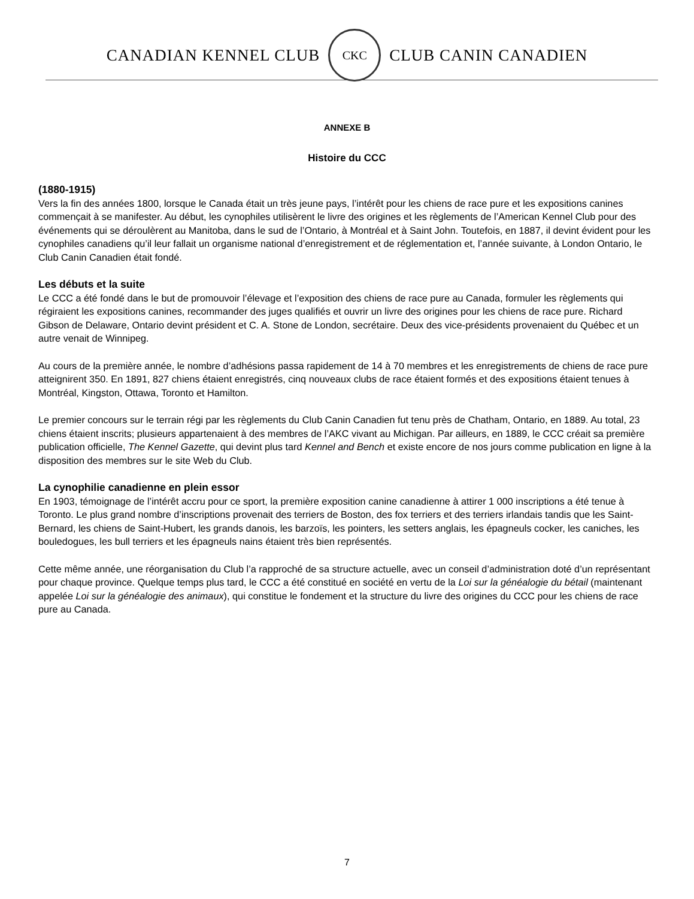CANADIAN KENNEL CLUB
CKC
CLUB CANIN CANADIEN
ANNEXE B
Histoire du CCC
(1880-1915)
Vers la fin des années 1800, lorsque le Canada était un très jeune pays, l’intérêt pour les chiens de race pure et les expositions canines commençait à se manifester. Au début, les cynophiles utilisèrent le livre des origines et les règlements de l’American Kennel Club pour des événements qui se déroulèrent au Manitoba, dans le sud de l’Ontario, à Montréal et à Saint John. Toutefois, en 1887, il devint évident pour les cynophiles canadiens qu’il leur fallait un organisme national d’enregistrement et de réglementation et, l’année suivante, à London Ontario, le Club Canin Canadien était fondé.
Les débuts et la suite
Le CCC a été fondé dans le but de promouvoir l’élevage et l’exposition des chiens de race pure au Canada, formuler les règlements qui régiraient les expositions canines, recommander des juges qualifiés et ouvrir un livre des origines pour les chiens de race pure. Richard Gibson de Delaware, Ontario devint président et C. A. Stone de London, secrétaire. Deux des vice-présidents provenaient du Québec et un autre venait de Winnipeg.
Au cours de la première année, le nombre d’adhésions passa rapidement de 14 à 70 membres et les enregistrements de chiens de race pure atteignirent 350. En 1891, 827 chiens étaient enregistrés, cinq nouveaux clubs de race étaient formés et des expositions étaient tenues à Montréal, Kingston, Ottawa, Toronto et Hamilton.
Le premier concours sur le terrain régi par les règlements du Club Canin Canadien fut tenu près de Chatham, Ontario, en 1889. Au total, 23 chiens étaient inscrits; plusieurs appartenaient à des membres de l’AKC vivant au Michigan. Par ailleurs, en 1889, le CCC créait sa première publication officielle, The Kennel Gazette, qui devint plus tard Kennel and Bench et existe encore de nos jours comme publication en ligne à la disposition des membres sur le site Web du Club.
La cynophilie canadienne en plein essor
En 1903, témoignage de l’intérêt accru pour ce sport, la première exposition canine canadienne à attirer 1 000 inscriptions a été tenue à Toronto. Le plus grand nombre d’inscriptions provenait des terriers de Boston, des fox terriers et des terriers irlandais tandis que les Saint-Bernard, les chiens de Saint-Hubert, les grands danois, les barzoïs, les pointers, les setters anglais, les épagneuls cocker, les caniches, les bouledogues, les bull terriers et les épagneuls nains étaient très bien représentés.
Cette même année, une réorganisation du Club l’a rapproché de sa structure actuelle, avec un conseil d’administration doté d’un représentant pour chaque province. Quelque temps plus tard, le CCC a été constitué en société en vertu de la Loi sur la généalogie du bétail (maintenant appelée Loi sur la généalogie des animaux), qui constitue le fondement et la structure du livre des origines du CCC pour les chiens de race pure au Canada.
7